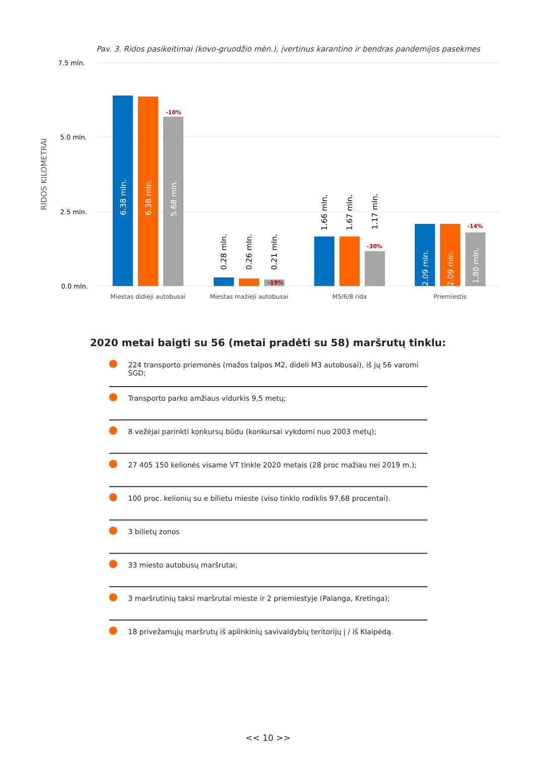Pav. 3. Ridos pasikeitimai (kovo-gruodžio mėn.), įvertinus karantino ir bendras pandemijos pasekmes
7.5 mln.
5.0 mln.
2.5 mln.
0.0 mln.
RIDOS KILOMETRAI
6.38 mln.
6.38 mln.
5.68 mln.
2.09 mln.
2.09 mln.
1.80 mln.
0.28 mln.
0.26 mln.
0.21 mln.
1.66 mln.
1.67 mln.
1.17 mln.
-10%
-19%
-30%
-14%
Miestas didieji autobusai
Miestas mažieji autobusai
M5/6/8 rida
Priemiestis
2020 metai baigti su 56 (metai pradėti su 58) maršrutų tinklu:
224 transporto priemonės (mažos talpos M2, dideli M3 autobusai), iš jų 56 varomi SGD;
Transporto parko amžiaus vidurkis 9,5 metų;
8 vežėjai parinkti konkursų būdu (konkursai vykdomi nuo 2003 metų);
27 405 150 kelionės visame VT tinkle 2020 metais (28 proc mažiau nei 2019 m.);
100 proc. kelionių su e bilietu mieste (viso tinklo rodiklis 97,68 procentai).
3 bilietų zonos
33 miesto autobusų maršrutai;
3 maršrutinių taksi maršrutai mieste ir 2 priemiestyje (Palanga, Kretinga);
18 privežamųjų maršrutų iš aplinkinių savivaldybių teritorijų į / iš Klaipėdą.
<< 10 >>